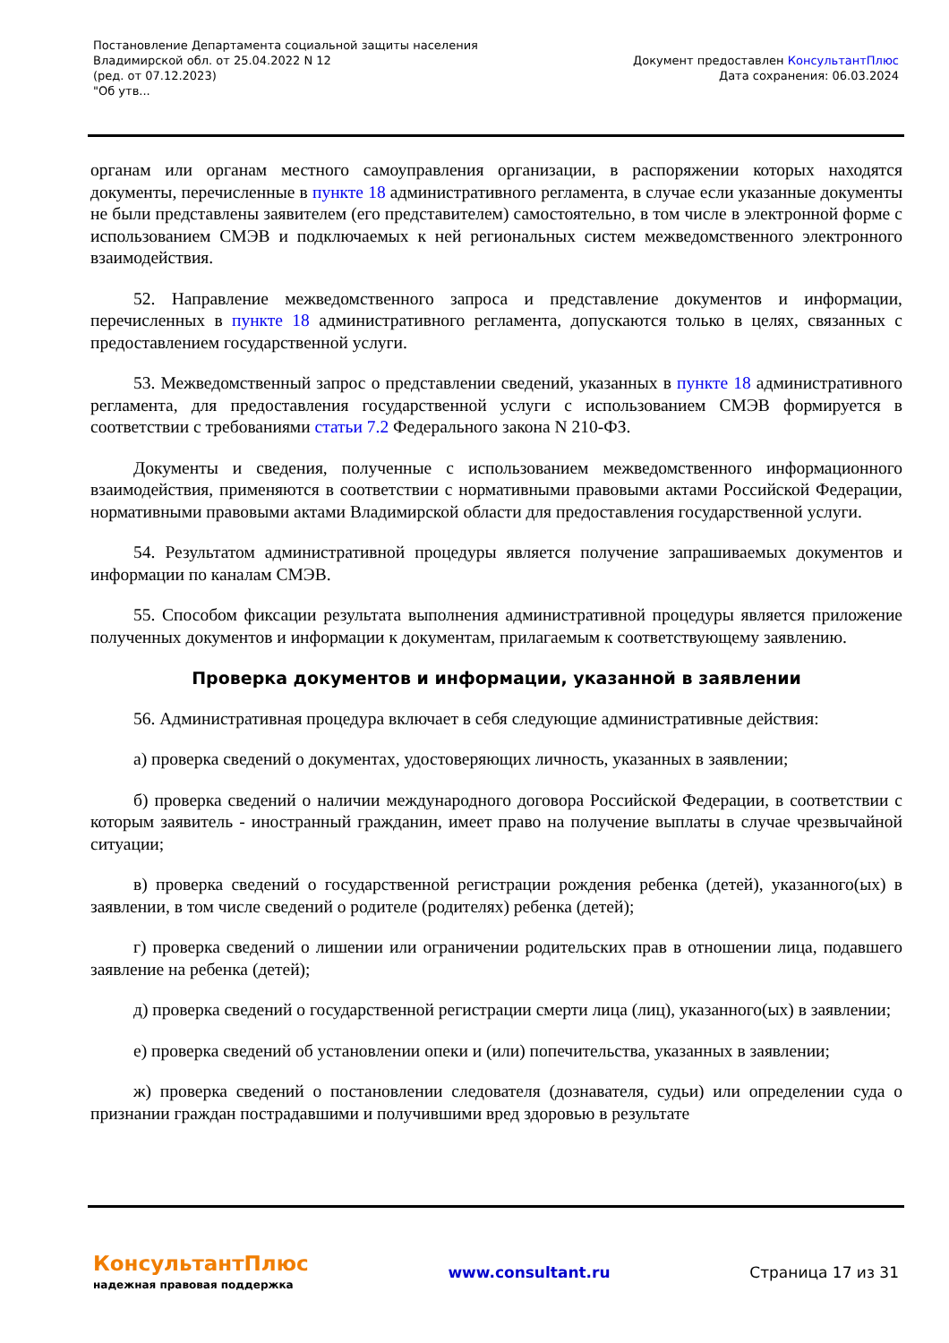Постановление Департамента социальной защиты населения
Владимирской обл. от 25.04.2022 N 12
(ред. от 07.12.2023)
"Об утв...
Документ предоставлен КонсультантПлюс
Дата сохранения: 06.03.2024
органам или органам местного самоуправления организации, в распоряжении которых находятся документы, перечисленные в пункте 18 административного регламента, в случае если указанные документы не были представлены заявителем (его представителем) самостоятельно, в том числе в электронной форме с использованием СМЭВ и подключаемых к ней региональных систем межведомственного электронного взаимодействия.
52. Направление межведомственного запроса и представление документов и информации, перечисленных в пункте 18 административного регламента, допускаются только в целях, связанных с предоставлением государственной услуги.
53. Межведомственный запрос о представлении сведений, указанных в пункте 18 административного регламента, для предоставления государственной услуги с использованием СМЭВ формируется в соответствии с требованиями статьи 7.2 Федерального закона N 210-ФЗ.
Документы и сведения, полученные с использованием межведомственного информационного взаимодействия, применяются в соответствии с нормативными правовыми актами Российской Федерации, нормативными правовыми актами Владимирской области для предоставления государственной услуги.
54. Результатом административной процедуры является получение запрашиваемых документов и информации по каналам СМЭВ.
55. Способом фиксации результата выполнения административной процедуры является приложение полученных документов и информации к документам, прилагаемым к соответствующему заявлению.
Проверка документов и информации, указанной в заявлении
56. Административная процедура включает в себя следующие административные действия:
а) проверка сведений о документах, удостоверяющих личность, указанных в заявлении;
б) проверка сведений о наличии международного договора Российской Федерации, в соответствии с которым заявитель - иностранный гражданин, имеет право на получение выплаты в случае чрезвычайной ситуации;
в) проверка сведений о государственной регистрации рождения ребенка (детей), указанного(ых) в заявлении, в том числе сведений о родителе (родителях) ребенка (детей);
г) проверка сведений о лишении или ограничении родительских прав в отношении лица, подавшего заявление на ребенка (детей);
д) проверка сведений о государственной регистрации смерти лица (лиц), указанного(ых) в заявлении;
е) проверка сведений об установлении опеки и (или) попечительства, указанных в заявлении;
ж) проверка сведений о постановлении следователя (дознавателя, судьи) или определении суда о признании граждан пострадавшими и получившими вред здоровью в результате
КонсультантПлюс
надежная правовая поддержка
www.consultant.ru Страница 17 из 31